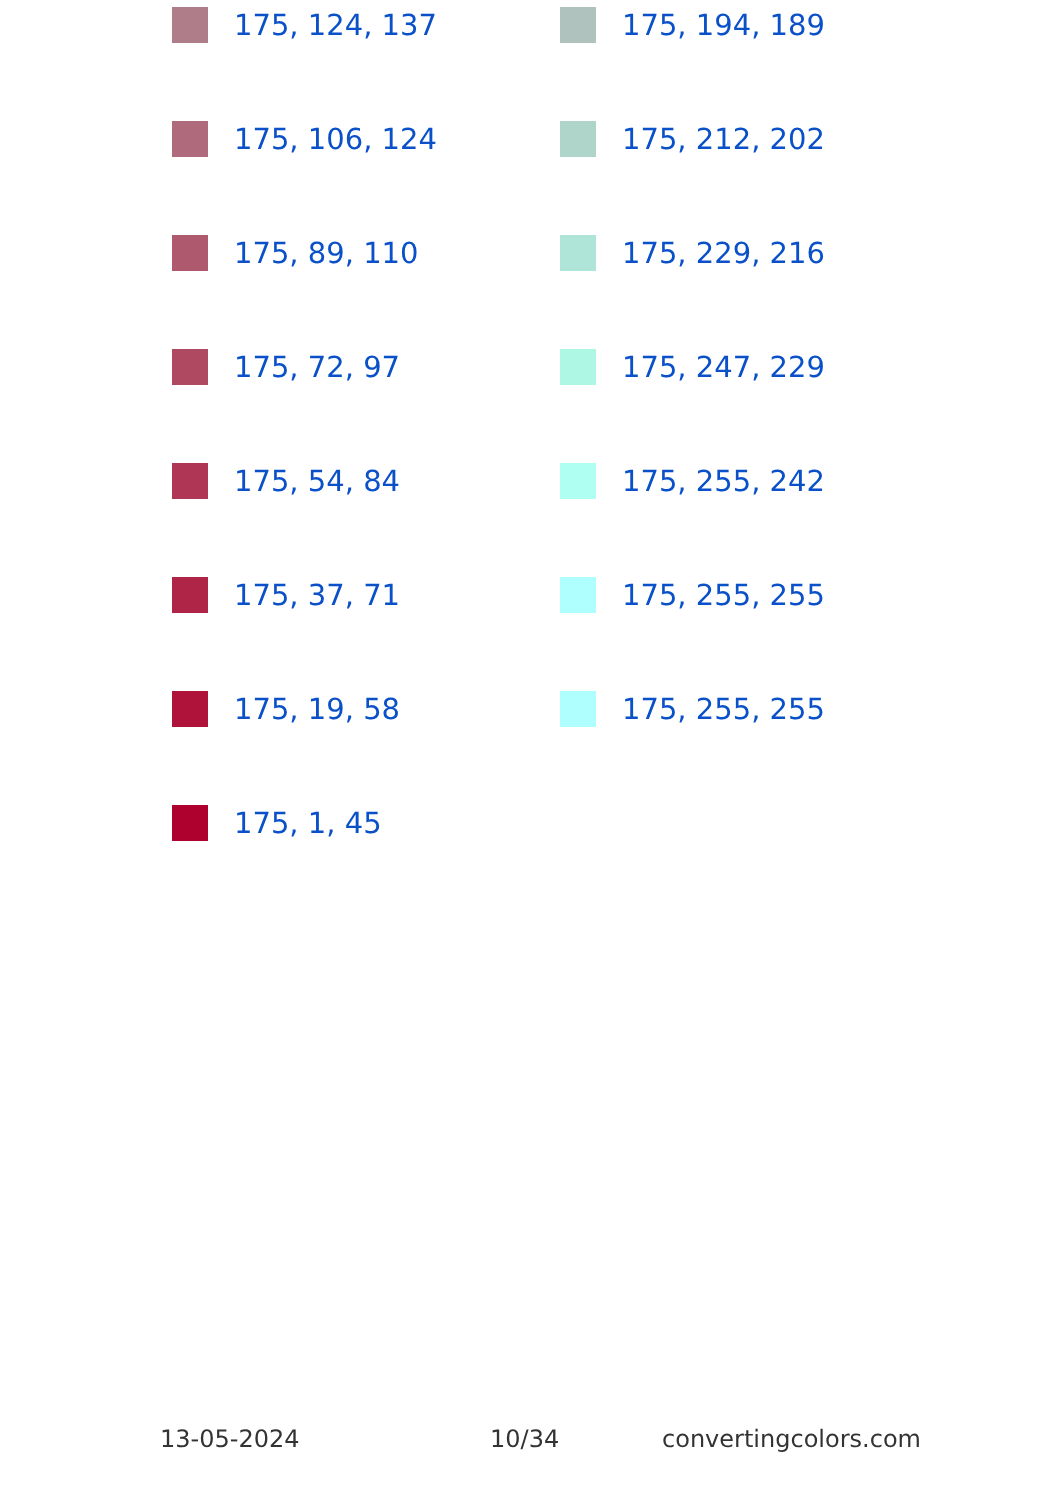175, 124, 137 175, 194, 189
175, 106, 124 175, 212, 202
175, 89, 110 175, 229, 216
175, 72, 97 175, 247, 229
175, 54, 84 175, 255, 242
175, 37, 71 175, 255, 255
175, 19, 58 175, 255, 255
175, 1, 45
13-05-2024 10/34 convertingcolors.com